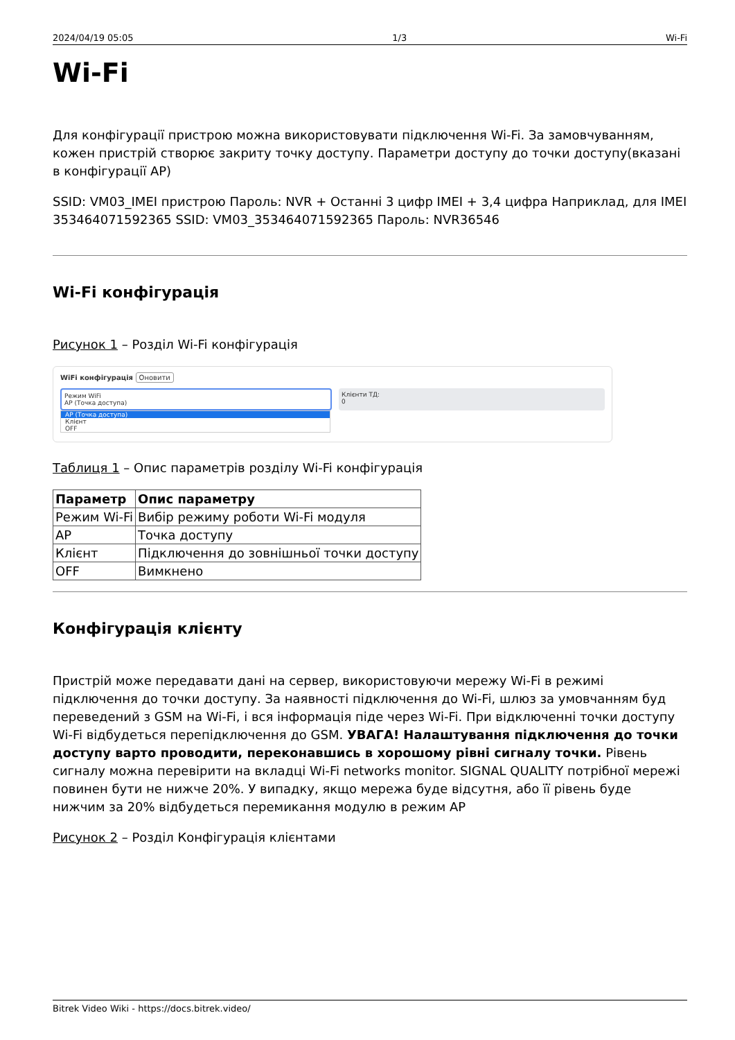2024/04/19 05:05 1/3 Wi-Fi
Wi-Fi
Для конфігурації пристрою можна використовувати підключення Wi-Fi. За замовчуванням, кожен пристрій створює закриту точку доступу. Параметри доступу до точки доступу(вказані в конфігурації AP)
SSID: VM03_IMEI пристрою Пароль: NVR + Останні 3 цифр IMEI + 3,4 цифра Наприклад, для IMEI 353464071592365 SSID: VM03_353464071592365 Пароль: NVR36546
Wi-Fi конфігурація
Рисунок 1 – Розділ Wi-Fi конфігурація
WiFi конфігурація Оновити
Режим WiFi
AP (Точка доступа)
Клієнти ТД:
0
AP (Точка доступа)
Клієнт
OFF
Таблиця 1 – Опис параметрів розділу Wi-Fi конфігурація
| Параметр | Опис параметру |
| --- | --- |
| Режим Wi-Fi | Вибір режиму роботи Wi-Fi модуля |
| AP | Точка доступу |
| Клієнт | Підключення до зовнішньої точки доступу |
| OFF | Вимкнено |
Конфігурація клієнту
Пристрій може передавати дані на сервер, використовуючи мережу Wi-Fi в режимі підключення до точки доступу. За наявності підключення до Wi-Fi, шлюз за умовчанням буд переведений з GSM на Wi-Fi, і вся інформація піде через Wi-Fi. При відключенні точки доступу Wi-Fi відбудеться перепідключення до GSM. УВАГА! Налаштування підключення до точки доступу варто проводити, переконавшись в хорошому рівні сигналу точки. Рівень сигналу можна перевірити на вкладці Wi-Fi networks monitor. SIGNAL QUALITY потрібної мережі повинен бути не нижче 20%. У випадку, якщо мережа буде відсутня, або її рівень буде нижчим за 20% відбудеться перемикання модулю в режим AP
Рисунок 2 – Розділ Конфігурація клієнтами
Bitrek Video Wiki - https://docs.bitrek.video/